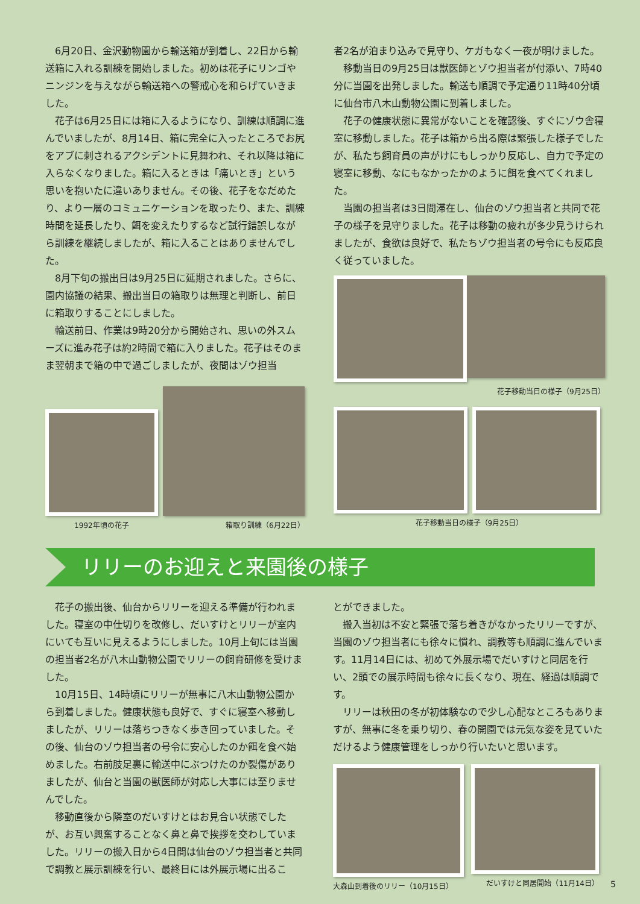6月20日、金沢動物園から輸送箱が到着し、22日から輸送箱に入れる訓練を開始しました。初めは花子にリンゴやニンジンを与えながら輸送箱への警戒心を和らげていきました。
花子は6月25日には箱に入るようになり、訓練は順調に進んでいましたが、8月14日、箱に完全に入ったところでお尻をアブに刺されるアクシデントに見舞われ、それ以降は箱に入らなくなりました。箱に入るときは「痛いとき」という思いを抱いたに違いありません。その後、花子をなだめたり、より一層のコミュニケーションを取ったり、また、訓練時間を延長したり、餌を変えたりするなど試行錯誤しながら訓練を継続しましたが、箱に入ることはありませんでした。
8月下旬の搬出日は9月25日に延期されました。さらに、園内協議の結果、搬出当日の箱取りは無理と判断し、前日に箱取りすることにしました。
輸送前日、作業は9時20分から開始され、思いの外スムーズに進み花子は約2時間で箱に入りました。花子はそのまま翌朝まで箱の中で過ごしましたが、夜間はゾウ担当
1992年頃の花子
箱取り訓練（6月22日）
者2名が泊まり込みで見守り、ケガもなく一夜が明けました。
移動当日の9月25日は獣医師とゾウ担当者が付添い、7時40分に当園を出発しました。輸送も順調で予定通り11時40分頃に仙台市八木山動物公園に到着しました。
花子の健康状態に異常がないことを確認後、すぐにゾウ舎寝室に移動しました。花子は箱から出る際は緊張した様子でしたが、私たち飼育員の声がけにもしっかり反応し、自力で予定の寝室に移動、なにもなかったかのように餌を食べてくれました。
当園の担当者は3日間滞在し、仙台のゾウ担当者と共同で花子の様子を見守りました。花子は移動の疲れが多少見うけられましたが、食欲は良好で、私たちゾウ担当者の号令にも反応良く従っていました。
花子移動当日の様子（9月25日）
花子移動当日の様子（9月25日）
リリーのお迎えと来園後の様子
花子の搬出後、仙台からリリーを迎える準備が行われました。寝室の中仕切りを改修し、だいすけとリリーが室内にいても互いに見えるようにしました。10月上旬には当園の担当者2名が八木山動物公園でリリーの飼育研修を受けました。
10月15日、14時頃にリリーが無事に八木山動物公園から到着しました。健康状態も良好で、すぐに寝室へ移動しましたが、リリーは落ちつきなく歩き回っていました。その後、仙台のゾウ担当者の号令に安心したのか餌を食べ始めました。右前肢足裏に輸送中にぶつけたのか裂傷がありましたが、仙台と当園の獣医師が対応し大事には至りませんでした。
移動直後から隣室のだいすけとはお見合い状態でしたが、お互い興奮することなく鼻と鼻で挨拶を交わしていました。リリーの搬入日から4日間は仙台のゾウ担当者と共同で調教と展示訓練を行い、最終日には外展示場に出るこ
とができました。
搬入当初は不安と緊張で落ち着きがなかったリリーですが、当園のゾウ担当者にも徐々に慣れ、調教等も順調に進んでいます。11月14日には、初めて外展示場でだいすけと同居を行い、2頭での展示時間も徐々に長くなり、現在、経過は順調です。
リリーは秋田の冬が初体験なので少し心配なところもありますが、無事に冬を乗り切り、春の開園では元気な姿を見ていただけるよう健康管理をしっかり行いたいと思います。
大森山到着後のリリー（10月15日） だいすけと同居開始（11月14日）
5